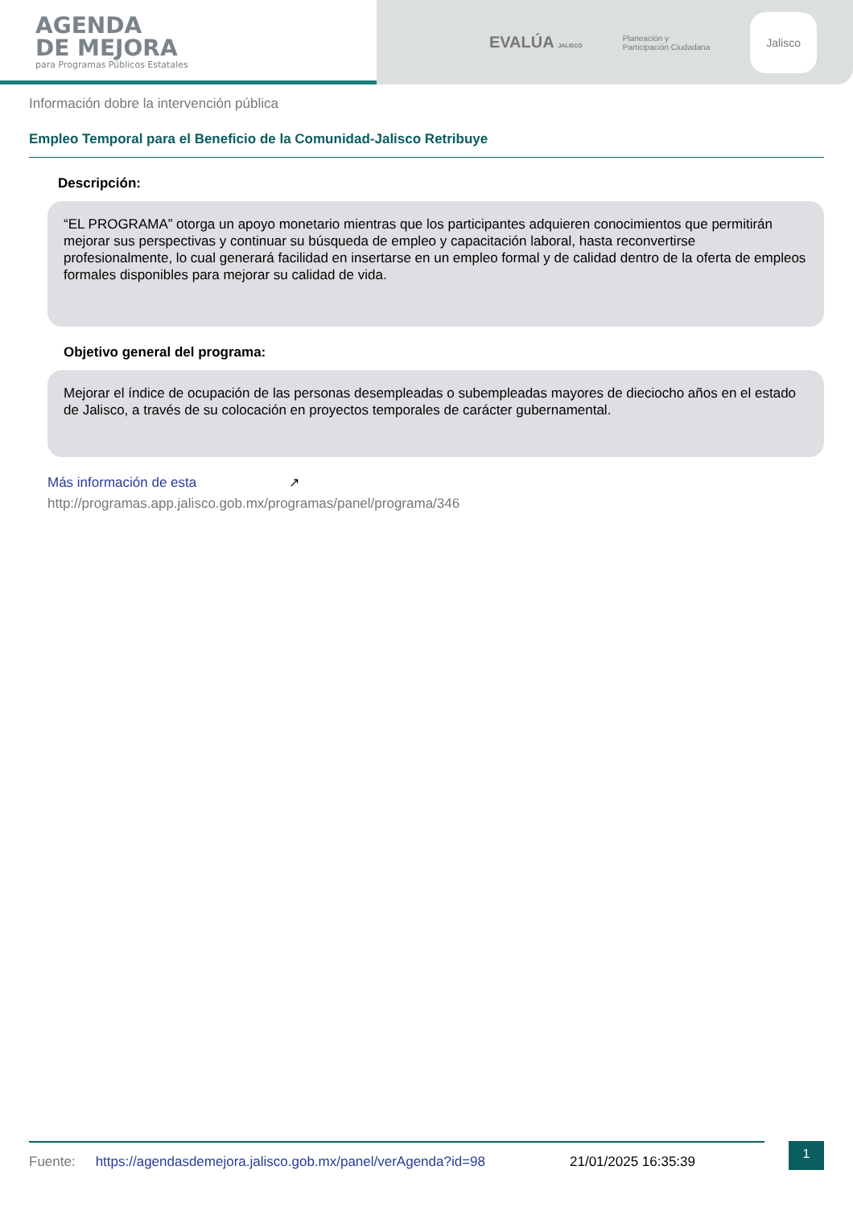AGENDA
DE MEJORA
para Programas Públicos Estatales
EVALÚA JALISCO
Planeación y
Participación Ciudadana
Jalisco
Información dobre la intervención pública
Empleo Temporal para el Beneficio de la Comunidad-Jalisco Retribuye
Descripción:
“EL PROGRAMA” otorga un apoyo monetario mientras que los participantes adquieren conocimientos que permitirán mejorar sus perspectivas y continuar su búsqueda de empleo y capacitación laboral, hasta reconvertirse profesionalmente, lo cual generará facilidad en insertarse en un empleo formal y de calidad dentro de la oferta de empleos formales disponibles para mejorar su calidad de vida.
Objetivo general del programa:
Mejorar el índice de ocupación de las personas desempleadas o subempleadas mayores de dieciocho años en el estado de Jalisco, a través de su colocación en proyectos temporales de carácter gubernamental.
Más información de esta ↗
http://programas.app.jalisco.gob.mx/programas/panel/programa/346
Fuente: https://agendasdemejora.jalisco.gob.mx/panel/verAgenda?id=98 21/01/2025 16:35:39 1